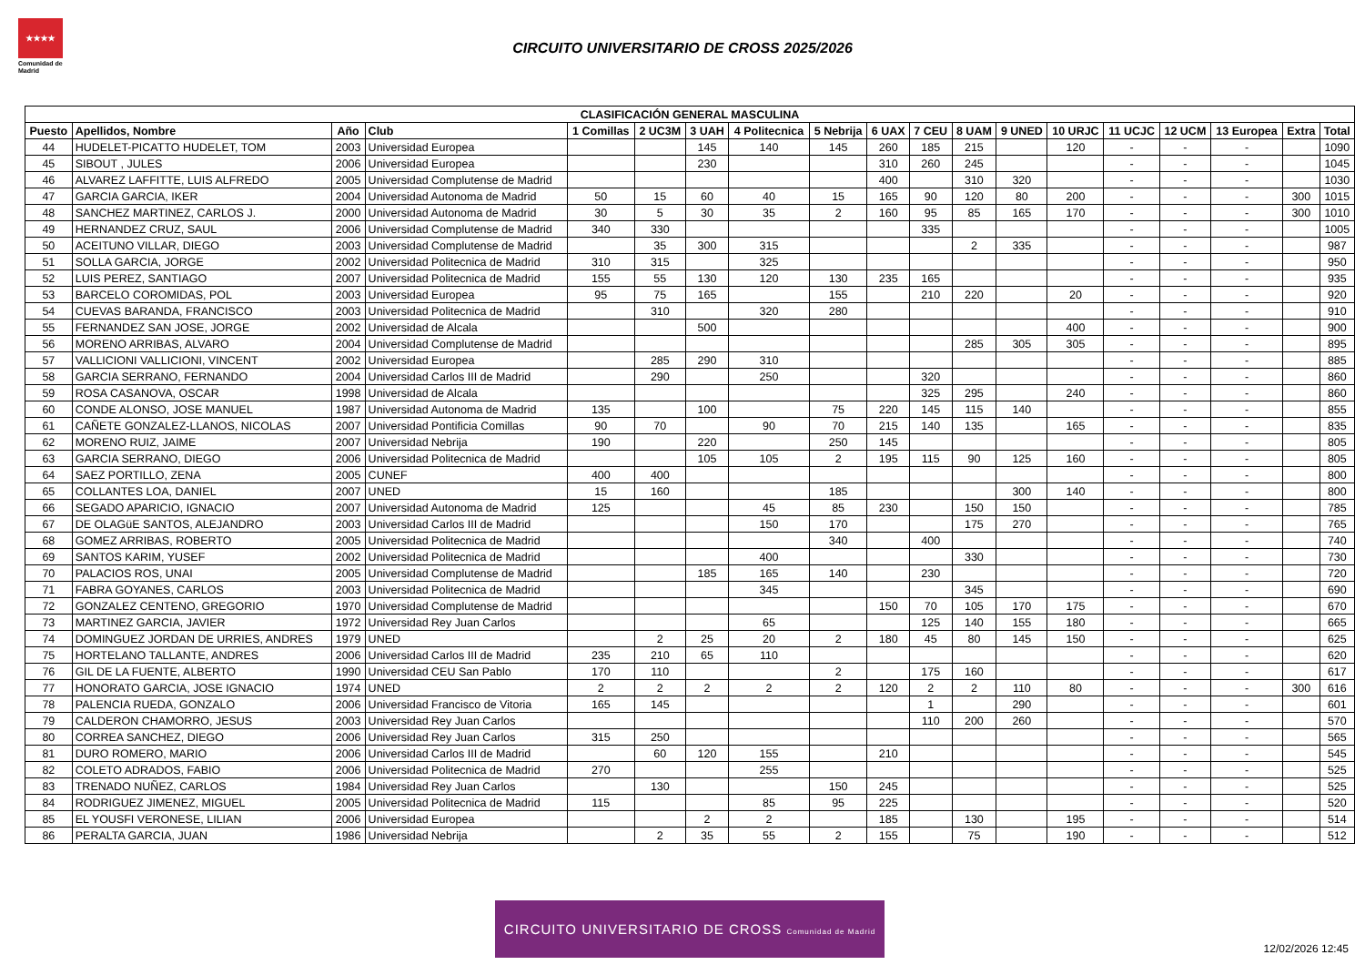★★★★
Comunidad de Madrid
CIRCUITO UNIVERSITARIO DE CROSS 2025/2026
| CLASIFICACIÓN GENERAL MASCULINA | | | | | | | | | | | | | | | | | | |
| --- | --- | --- | --- | --- | --- | --- | --- | --- | --- | --- | --- | --- | --- | --- | --- | --- | --- | --- |
| Puesto | Apellidos, Nombre | Año | Club | 1 Comillas | 2 UC3M | 3 UAH | 4 Politecnica | 5 Nebrija | 6 UAX | 7 CEU | 8 UAM | 9 UNED | 10 URJC | 11 UCJC | 12 UCM | 13 Europea | Extra | Total |
| 44 | HUDELET-PICATTO HUDELET, TOM | 2003 | Universidad Europea | | | 145 | 140 | 145 | 260 | 185 | 215 | | 120 | - | - | - | | 1090 |
| 45 | SIBOUT , JULES | 2006 | Universidad Europea | | | 230 | | | 310 | 260 | 245 | | | - | - | - | | 1045 |
| 46 | ALVAREZ LAFFITTE, LUIS ALFREDO | 2005 | Universidad Complutense de Madrid | | | | | | 400 | | 310 | 320 | | - | - | - | | 1030 |
| 47 | GARCIA GARCIA, IKER | 2004 | Universidad Autonoma de Madrid | 50 | 15 | 60 | 40 | 15 | 165 | 90 | 120 | 80 | 200 | - | - | - | 300 | 1015 |
| 48 | SANCHEZ MARTINEZ, CARLOS J. | 2000 | Universidad Autonoma de Madrid | 30 | 5 | 30 | 35 | 2 | 160 | 95 | 85 | 165 | 170 | - | - | - | 300 | 1010 |
| 49 | HERNANDEZ CRUZ, SAUL | 2006 | Universidad Complutense de Madrid | 340 | 330 | | | | | 335 | | | | - | - | - | | 1005 |
| 50 | ACEITUNO VILLAR, DIEGO | 2003 | Universidad Complutense de Madrid | | 35 | 300 | 315 | | | | 2 | 335 | | - | - | - | | 987 |
| 51 | SOLLA GARCIA, JORGE | 2002 | Universidad Politecnica de Madrid | 310 | 315 | | 325 | | | | | | | - | - | - | | 950 |
| 52 | LUIS PEREZ, SANTIAGO | 2007 | Universidad Politecnica de Madrid | 155 | 55 | 130 | 120 | 130 | 235 | 165 | | | | - | - | - | | 935 |
| 53 | BARCELO COROMIDAS, POL | 2003 | Universidad Europea | 95 | 75 | 165 | | 155 | | 210 | 220 | | 20 | - | - | - | | 920 |
| 54 | CUEVAS BARANDA, FRANCISCO | 2003 | Universidad Politecnica de Madrid | | 310 | | 320 | 280 | | | | | | - | - | - | | 910 |
| 55 | FERNANDEZ SAN JOSE, JORGE | 2002 | Universidad de Alcala | | | 500 | | | | | | | 400 | - | - | - | | 900 |
| 56 | MORENO ARRIBAS, ALVARO | 2004 | Universidad Complutense de Madrid | | | | | | | | 285 | 305 | 305 | - | - | - | | 895 |
| 57 | VALLICIONI VALLICIONI, VINCENT | 2002 | Universidad Europea | | 285 | 290 | 310 | | | | | | | - | - | - | | 885 |
| 58 | GARCIA SERRANO, FERNANDO | 2004 | Universidad Carlos III de Madrid | | 290 | | 250 | | | 320 | | | | - | - | - | | 860 |
| 59 | ROSA CASANOVA, OSCAR | 1998 | Universidad de Alcala | | | | | | | 325 | 295 | | 240 | - | - | - | | 860 |
| 60 | CONDE ALONSO, JOSE MANUEL | 1987 | Universidad Autonoma de Madrid | 135 | | 100 | | 75 | 220 | 145 | 115 | 140 | | - | - | - | | 855 |
| 61 | CAÑETE GONZALEZ-LLANOS, NICOLAS | 2007 | Universidad Pontificia Comillas | 90 | 70 | | 90 | 70 | 215 | 140 | 135 | | 165 | - | - | - | | 835 |
| 62 | MORENO RUIZ, JAIME | 2007 | Universidad Nebrija | 190 | | 220 | | 250 | 145 | | | | | - | - | - | | 805 |
| 63 | GARCIA SERRANO, DIEGO | 2006 | Universidad Politecnica de Madrid | | | 105 | 105 | 2 | 195 | 115 | 90 | 125 | 160 | - | - | - | | 805 |
| 64 | SAEZ PORTILLO, ZENA | 2005 | CUNEF | 400 | 400 | | | | | | | | | - | - | - | | 800 |
| 65 | COLLANTES LOA, DANIEL | 2007 | UNED | 15 | 160 | | | 185 | | | | 300 | 140 | - | - | - | | 800 |
| 66 | SEGADO APARICIO, IGNACIO | 2007 | Universidad Autonoma de Madrid | 125 | | | 45 | 85 | 230 | | 150 | 150 | | - | - | - | | 785 |
| 67 | DE OLAGüE SANTOS, ALEJANDRO | 2003 | Universidad Carlos III de Madrid | | | | 150 | 170 | | | 175 | 270 | | - | - | - | | 765 |
| 68 | GOMEZ ARRIBAS, ROBERTO | 2005 | Universidad Politecnica de Madrid | | | | | 340 | | 400 | | | | - | - | - | | 740 |
| 69 | SANTOS KARIM, YUSEF | 2002 | Universidad Politecnica de Madrid | | | | 400 | | | | 330 | | | - | - | - | | 730 |
| 70 | PALACIOS ROS, UNAI | 2005 | Universidad Complutense de Madrid | | | 185 | 165 | 140 | | 230 | | | | - | - | - | | 720 |
| 71 | FABRA GOYANES, CARLOS | 2003 | Universidad Politecnica de Madrid | | | | 345 | | | | 345 | | | - | - | - | | 690 |
| 72 | GONZALEZ CENTENO, GREGORIO | 1970 | Universidad Complutense de Madrid | | | | | | 150 | 70 | 105 | 170 | 175 | - | - | - | | 670 |
| 73 | MARTINEZ GARCIA, JAVIER | 1972 | Universidad Rey Juan Carlos | | | | 65 | | | 125 | 140 | 155 | 180 | - | - | - | | 665 |
| 74 | DOMINGUEZ JORDAN DE URRIES, ANDRES | 1979 | UNED | | 2 | 25 | 20 | 2 | 180 | 45 | 80 | 145 | 150 | - | - | - | | 625 |
| 75 | HORTELANO TALLANTE, ANDRES | 2006 | Universidad Carlos III de Madrid | 235 | 210 | 65 | 110 | | | | | | | - | - | - | | 620 |
| 76 | GIL DE LA FUENTE, ALBERTO | 1990 | Universidad CEU San Pablo | 170 | 110 | | | 2 | | 175 | 160 | | | - | - | - | | 617 |
| 77 | HONORATO GARCIA, JOSE IGNACIO | 1974 | UNED | 2 | 2 | 2 | 2 | 2 | 120 | 2 | 2 | 110 | 80 | - | - | - | 300 | 616 |
| 78 | PALENCIA RUEDA, GONZALO | 2006 | Universidad Francisco de Vitoria | 165 | 145 | | | | | 1 | | 290 | | - | - | - | | 601 |
| 79 | CALDERON CHAMORRO, JESUS | 2003 | Universidad Rey Juan Carlos | | | | | | | 110 | 200 | 260 | | - | - | - | | 570 |
| 80 | CORREA SANCHEZ, DIEGO | 2006 | Universidad Rey Juan Carlos | 315 | 250 | | | | | | | | | - | - | - | | 565 |
| 81 | DURO ROMERO, MARIO | 2006 | Universidad Carlos III de Madrid | | 60 | 120 | 155 | | 210 | | | | | - | - | - | | 545 |
| 82 | COLETO ADRADOS, FABIO | 2006 | Universidad Politecnica de Madrid | 270 | | | 255 | | | | | | | - | - | - | | 525 |
| 83 | TRENADO NUÑEZ, CARLOS | 1984 | Universidad Rey Juan Carlos | | 130 | | | 150 | 245 | | | | | - | - | - | | 525 |
| 84 | RODRIGUEZ JIMENEZ, MIGUEL | 2005 | Universidad Politecnica de Madrid | 115 | | | 85 | 95 | 225 | | | | | - | - | - | | 520 |
| 85 | EL YOUSFI VERONESE, LILIAN | 2006 | Universidad Europea | | | 2 | 2 | | 185 | | 130 | | 195 | - | - | - | | 514 |
| 86 | PERALTA GARCIA, JUAN | 1986 | Universidad Nebrija | | 2 | 35 | 55 | 2 | 155 | | 75 | | 190 | - | - | - | | 512 |
CIRCUITO UNIVERSITARIO DE CROSS Comunidad de Madrid
12/02/2026 12:45